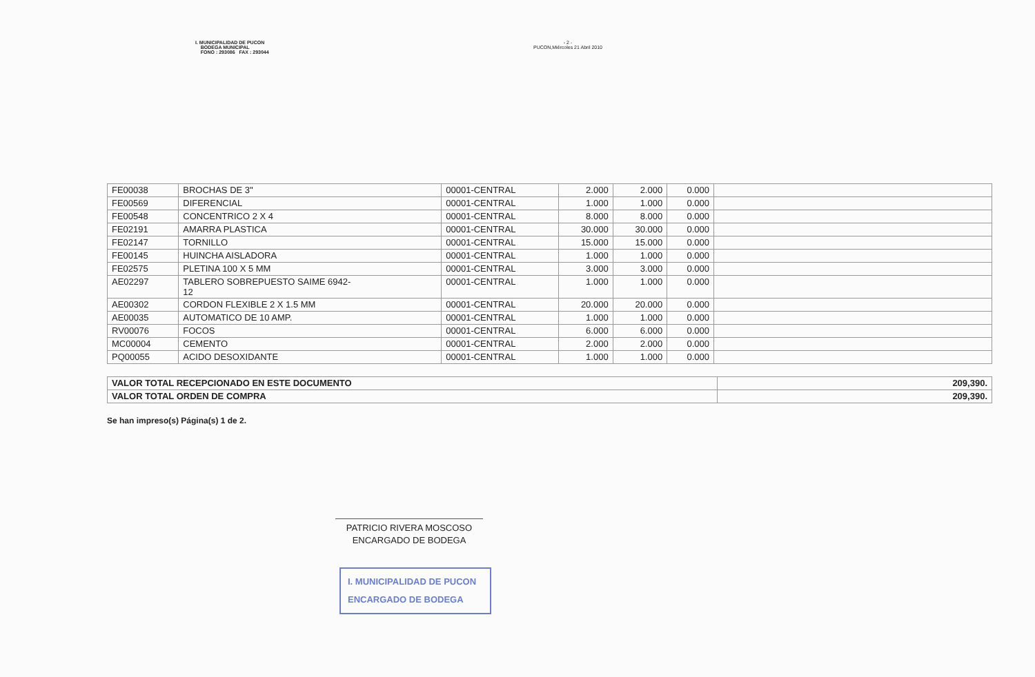I. MUNICIPALIDAD DE PUCON
BODEGA MUNICIPAL
FONO : 293086 FAX : 293044
- 2 -
PUCON,Miércoles 21 Abril 2010
| FE00038 | BROCHAS DE 3" | 00001-CENTRAL | 2.000 | 2.000 | 0.000 | |
| FE00569 | DIFERENCIAL | 00001-CENTRAL | 1.000 | 1.000 | 0.000 | |
| FE00548 | CONCENTRICO 2 X 4 | 00001-CENTRAL | 8.000 | 8.000 | 0.000 | |
| FE02191 | AMARRA PLASTICA | 00001-CENTRAL | 30.000 | 30.000 | 0.000 | |
| FE02147 | TORNILLO | 00001-CENTRAL | 15.000 | 15.000 | 0.000 | |
| FE00145 | HUINCHA AISLADORA | 00001-CENTRAL | 1.000 | 1.000 | 0.000 | |
| FE02575 | PLETINA 100 X 5 MM | 00001-CENTRAL | 3.000 | 3.000 | 0.000 | |
| AE02297 | TABLERO SOBREPUESTO SAIME 6942- 12 | 00001-CENTRAL | 1.000 | 1.000 | 0.000 | |
| AE00302 | CORDON FLEXIBLE 2 X 1.5 MM | 00001-CENTRAL | 20.000 | 20.000 | 0.000 | |
| AE00035 | AUTOMATICO DE 10 AMP. | 00001-CENTRAL | 1.000 | 1.000 | 0.000 | |
| RV00076 | FOCOS | 00001-CENTRAL | 6.000 | 6.000 | 0.000 | |
| MC00004 | CEMENTO | 00001-CENTRAL | 2.000 | 2.000 | 0.000 | |
| PQ00055 | ACIDO DESOXIDANTE | 00001-CENTRAL | 1.000 | 1.000 | 0.000 | |
| VALOR TOTAL RECEPCIONADO EN ESTE DOCUMENTO | 209,390. |
| VALOR TOTAL ORDEN DE COMPRA | 209,390. |
Se han impreso(s) Página(s) 1 de 2.
PATRICIO RIVERA MOSCOSO
ENCARGADO DE BODEGA
I. MUNICIPALIDAD DE PUCON
ENCARGADO DE BODEGA